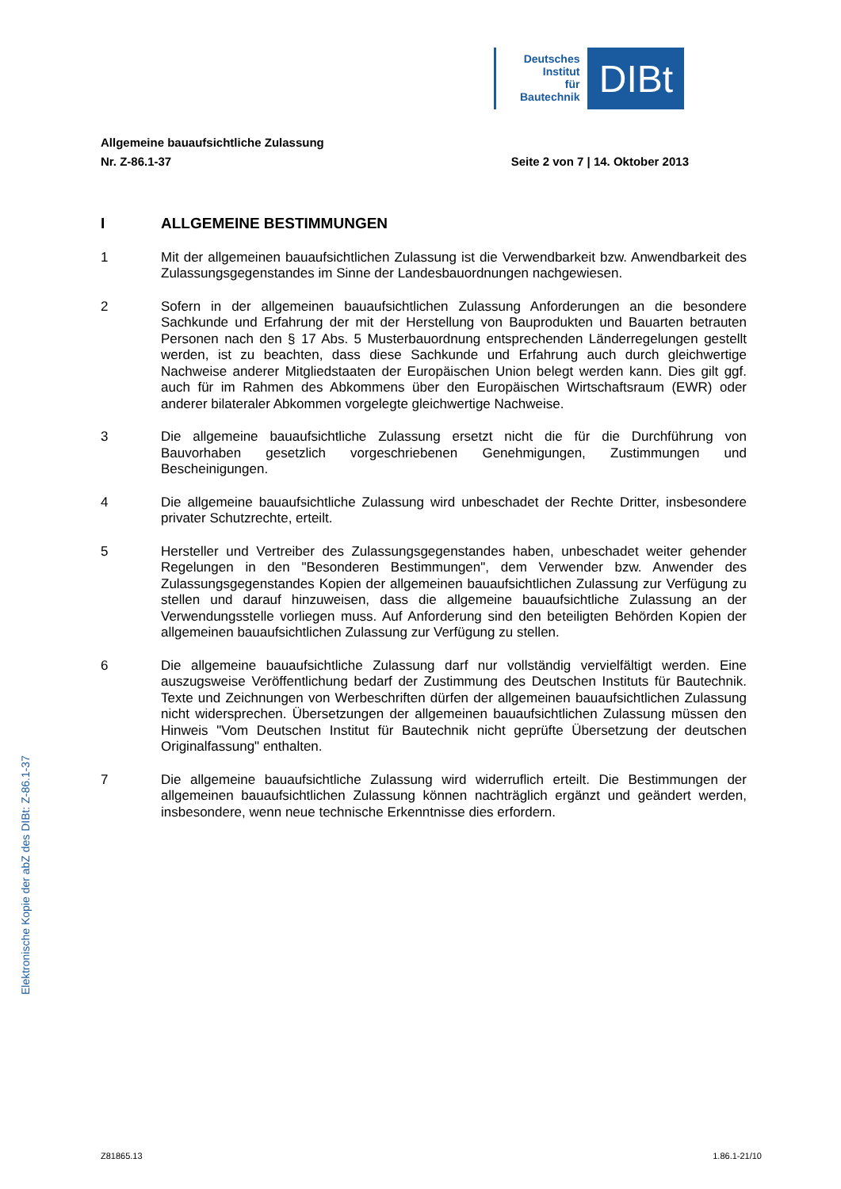Deutsches
Institut
für
Bautechnik
DIBt
Allgemeine bauaufsichtliche Zulassung
Nr. Z-86.1-37 Seite 2 von 7 | 14. Oktober 2013
I ALLGEMEINE BESTIMMUNGEN
1 Mit der allgemeinen bauaufsichtlichen Zulassung ist die Verwendbarkeit bzw. Anwendbarkeit des Zulassungsgegenstandes im Sinne der Landesbauordnungen nachgewiesen.
2 Sofern in der allgemeinen bauaufsichtlichen Zulassung Anforderungen an die besondere Sachkunde und Erfahrung der mit der Herstellung von Bauprodukten und Bauarten betrauten Personen nach den § 17 Abs. 5 Musterbauordnung entsprechenden Länderregelungen gestellt werden, ist zu beachten, dass diese Sachkunde und Erfahrung auch durch gleichwertige Nachweise anderer Mitgliedstaaten der Europäischen Union belegt werden kann. Dies gilt ggf. auch für im Rahmen des Abkommens über den Europäischen Wirtschaftsraum (EWR) oder anderer bilateraler Abkommen vorgelegte gleichwertige Nachweise.
3 Die allgemeine bauaufsichtliche Zulassung ersetzt nicht die für die Durchführung von Bauvorhaben gesetzlich vorgeschriebenen Genehmigungen, Zustimmungen und Bescheinigungen.
4 Die allgemeine bauaufsichtliche Zulassung wird unbeschadet der Rechte Dritter, insbesondere privater Schutzrechte, erteilt.
5 Hersteller und Vertreiber des Zulassungsgegenstandes haben, unbeschadet weiter gehender Regelungen in den "Besonderen Bestimmungen", dem Verwender bzw. Anwender des Zulassungsgegenstandes Kopien der allgemeinen bauaufsichtlichen Zulassung zur Verfügung zu stellen und darauf hinzuweisen, dass die allgemeine bauaufsichtliche Zulassung an der Verwendungsstelle vorliegen muss. Auf Anforderung sind den beteiligten Behörden Kopien der allgemeinen bauaufsichtlichen Zulassung zur Verfügung zu stellen.
6 Die allgemeine bauaufsichtliche Zulassung darf nur vollständig vervielfältigt werden. Eine auszugsweise Veröffentlichung bedarf der Zustimmung des Deutschen Instituts für Bautechnik. Texte und Zeichnungen von Werbeschriften dürfen der allgemeinen bauaufsichtlichen Zulassung nicht widersprechen. Übersetzungen der allgemeinen bauaufsichtlichen Zulassung müssen den Hinweis "Vom Deutschen Institut für Bautechnik nicht geprüfte Übersetzung der deutschen Originalfassung" enthalten.
7 Die allgemeine bauaufsichtliche Zulassung wird widerruflich erteilt. Die Bestimmungen der allgemeinen bauaufsichtlichen Zulassung können nachträglich ergänzt und geändert werden, insbesondere, wenn neue technische Erkenntnisse dies erfordern.
Elektronische Kopie der abZ des DIBt: Z-86.1-37
Z81865.13 1.86.1-21/10